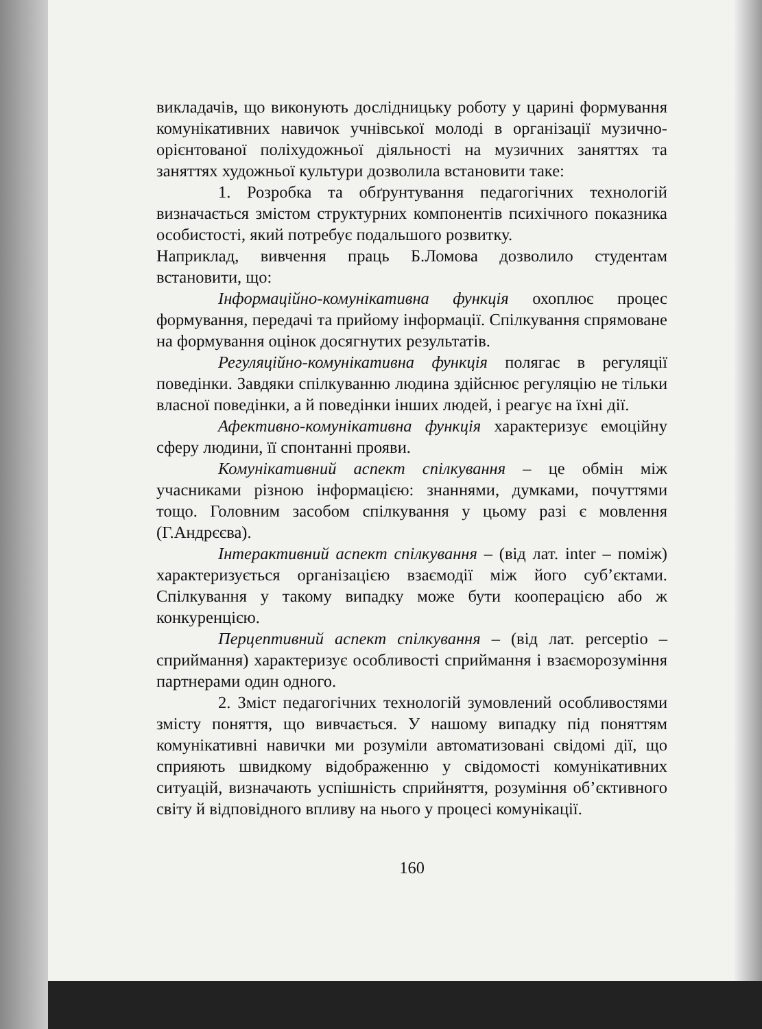викладачів, що виконують дослідницьку роботу у царині формування комунікативних навичок учнівської молоді в організації музично-орієнтованої поліхудожньої діяльності на музичних заняттях та заняттях художньої культури дозволила встановити таке:
1. Розробка та обґрунтування педагогічних технологій визначається змістом структурних компонентів психічного показника особистості, який потребує подальшого розвитку.
Наприклад, вивчення праць Б.Ломова дозволило студентам встановити, що:
Інформаційно-комунікативна функція охоплює процес формування, передачі та прийому інформації. Спілкування спрямоване на формування оцінок досягнутих результатів.
Регуляційно-комунікативна функція полягає в регуляції поведінки. Завдяки спілкуванню людина здійснює регуляцію не тільки власної поведінки, а й поведінки інших людей, і реагує на їхні дії.
Афективно-комунікативна функція характеризує емоційну сферу людини, її спонтанні прояви.
Комунікативний аспект спілкування – це обмін між учасниками різною інформацією: знаннями, думками, почуттями тощо. Головним засобом спілкування у цьому разі є мовлення (Г.Андрєєва).
Інтерактивний аспект спілкування – (від лат. inter – поміж) характеризується організацією взаємодії між його суб’єктами. Спілкування у такому випадку може бути кооперацією або ж конкуренцією.
Перцептивний аспект спілкування – (від лат. perceptio – сприймання) характеризує особливості сприймання і взаєморозуміння партнерами один одного.
2. Зміст педагогічних технологій зумовлений особливостями змісту поняття, що вивчається. У нашому випадку під поняттям комунікативні навички ми розуміли автоматизовані свідомі дії, що сприяють швидкому відображенню у свідомості комунікативних ситуацій, визначають успішність сприйняття, розуміння об’єктивного світу й відповідного впливу на нього у процесі комунікації.
160